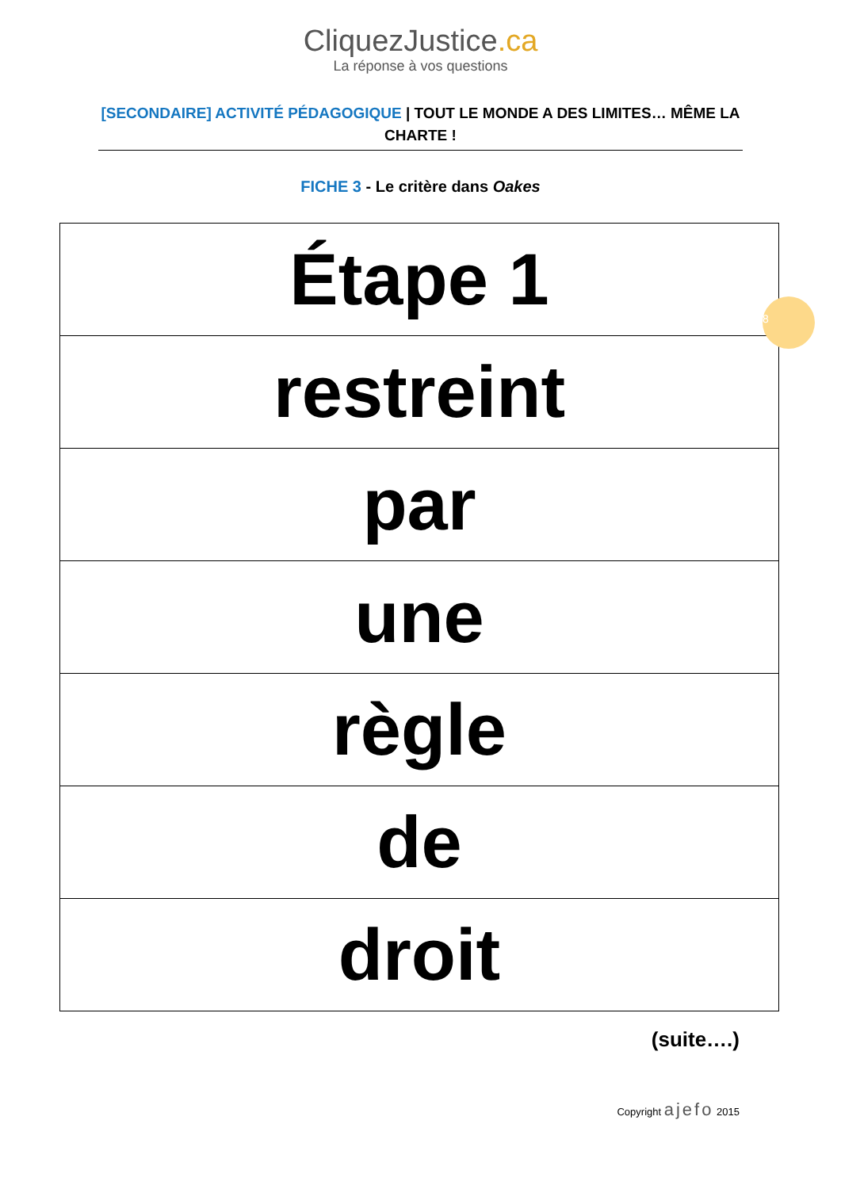CliquezJustice.ca
La réponse à vos questions
[SECONDAIRE] ACTIVITÉ PÉDAGOGIQUE | TOUT LE MONDE A DES LIMITES… MÊME LA CHARTE !
FICHE 3 - Le critère dans Oakes
| Étape 1 |
| restreint |
| par |
| une |
| règle |
| de |
| droit |
8
(suite….)
Copyright ajefo 2015